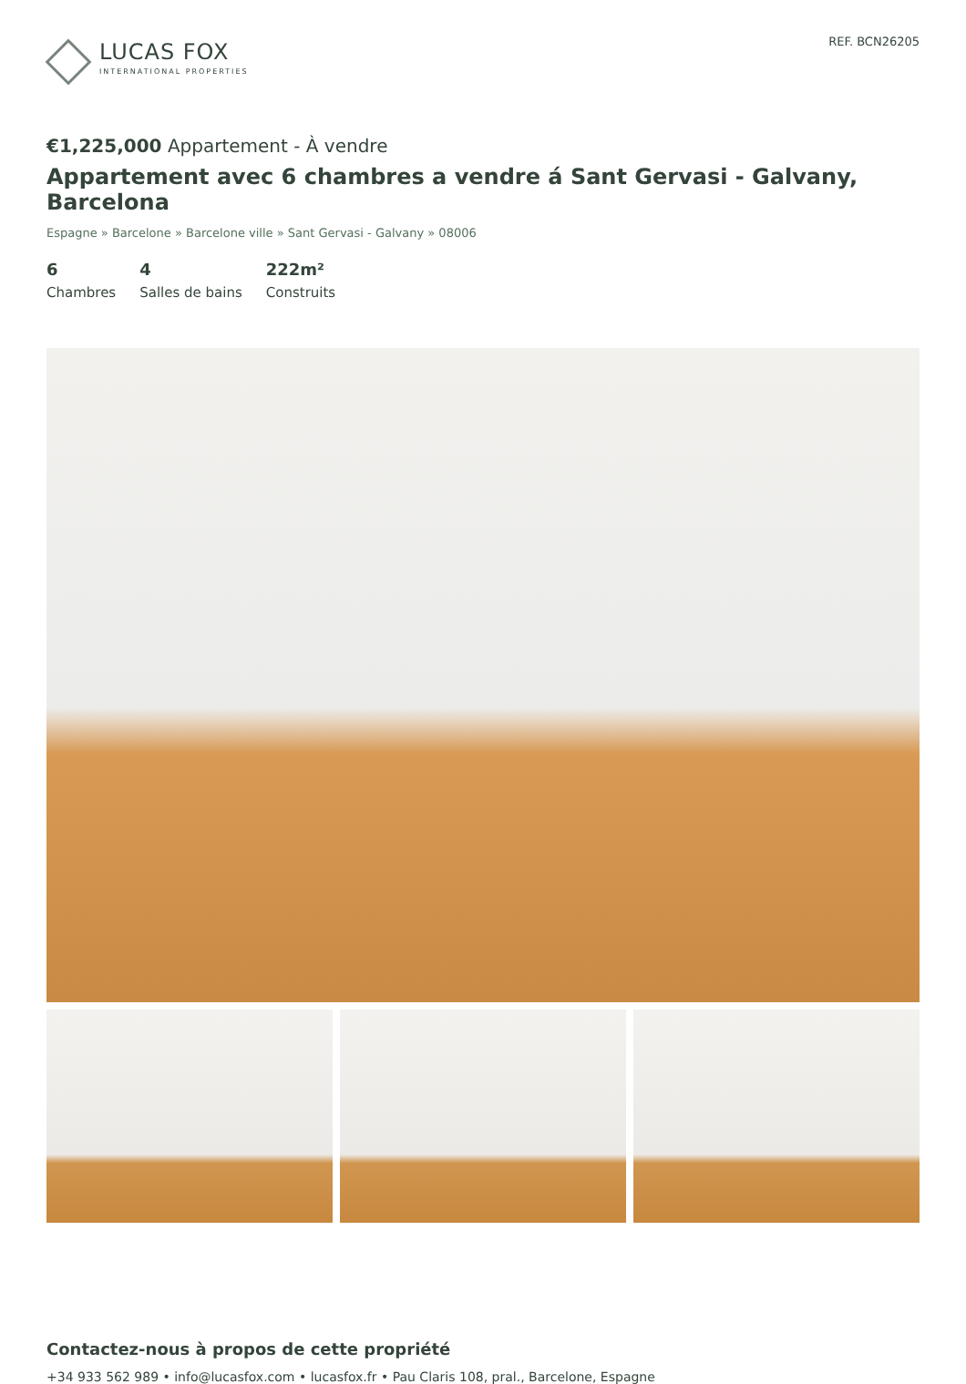LUCAS FOX
INTERNATIONAL PROPERTIES
REF. BCN26205
€1,225,000 Appartement - À vendre
Appartement avec 6 chambres a vendre á Sant Gervasi - Galvany, Barcelona
Espagne » Barcelone » Barcelone ville » Sant Gervasi - Galvany » 08006
6
Chambres
4
Salles de bains
222m²
Construits
Contactez-nous à propos de cette propriété
+34 933 562 989 • info@lucasfox.com • lucasfox.fr • Pau Claris 108, pral., Barcelone, Espagne